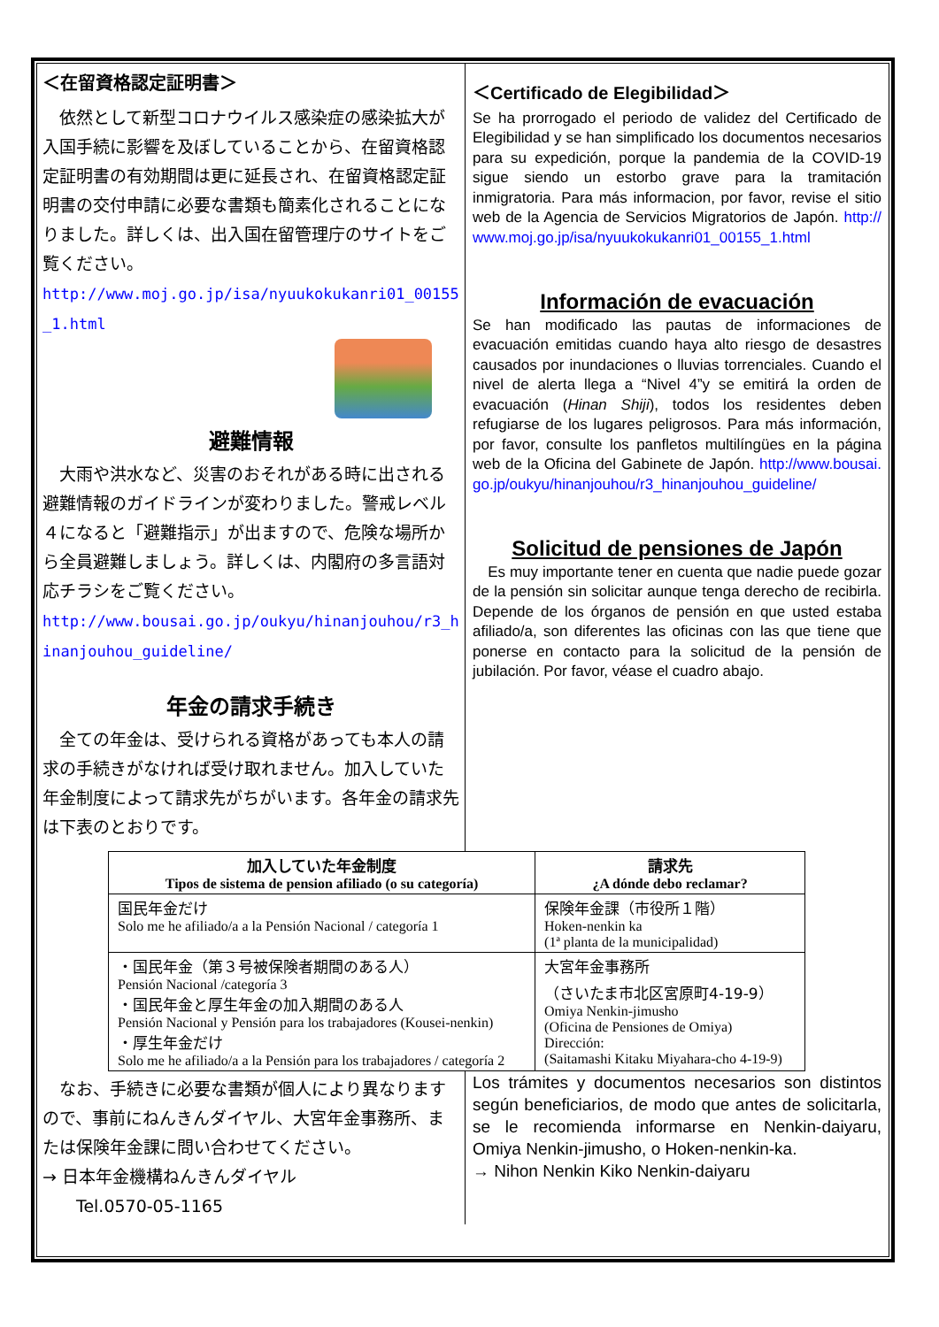＜在留資格認定証明書＞
　依然として新型コロナウイルス感染症の感染拡大が入国手続に影響を及ぼしていることから、在留資格認定証明書の有効期間は更に延長され、在留資格認定証明書の交付申請に必要な書類も簡素化されることになりました。詳しくは、出入国在留管理庁のサイトをご覧ください。
http://www.moj.go.jp/isa/nyuukokukanri01_00155_1.html
避難情報
　大雨や洪水など、災害のおそれがある時に出される避難情報のガイドラインが変わりました。警戒レベル４になると「避難指示」が出ますので、危険な場所から全員避難しましょう。詳しくは、内閣府の多言語対応チラシをご覧ください。
http://www.bousai.go.jp/oukyu/hinanjouhou/r3_hinanjouhou_guideline/
年金の請求手続き
　全ての年金は、受けられる資格があっても本人の請求の手続きがなければ受け取れません。加入していた年金制度によって請求先がちがいます。各年金の請求先は下表のとおりです。
＜Certificado de Elegibilidad＞
Se ha prorrogado el periodo de validez del Certificado de Elegibilidad y se han simplificado los documentos necesarios para su expedición, porque la pandemia de la COVID-19 sigue siendo un estorbo grave para la tramitación inmigratoria. Para más informacion, por favor, revise el sitio web de la Agencia de Servicios Migratorios de Japón. http://www.moj.go.jp/isa/nyuukokukanri01_00155_1.html
Información de evacuación
Se han modificado las pautas de informaciones de evacuación emitidas cuando haya alto riesgo de desastres causados por inundaciones o lluvias torrenciales. Cuando el nivel de alerta llega a “Nivel 4”y se emitirá la orden de evacuación (Hinan Shiji), todos los residentes deben refugiarse de los lugares peligrosos. Para más información, por favor, consulte los panfletos multilíngües en la página web de la Oficina del Gabinete de Japón. http://www.bousai.go.jp/oukyu/hinanjouhou/r3_hinanjouhou_guideline/
Solicitud de pensiones de Japón
　Es muy importante tener en cuenta que nadie puede gozar de la pensión sin solicitar aunque tenga derecho de recibirla. Depende de los órganos de pensión en que usted estaba afiliado/a, son diferentes las oficinas con las que tiene que ponerse en contacto para la solicitud de la pensión de jubilación. Por favor, véase el cuadro abajo.
| 加入していた年金制度 Tipos de sistema de pension afiliado (o su categoría) | 請求先 ¿A dónde debo reclamar? |
| --- | --- |
| 国民年金だけ Solo me he afiliado/a a la Pensión Nacional / categoría 1 | 保険年金課（市役所１階） Hoken-nenkin ka (1ª planta de la municipalidad) |
| ・国民年金（第３号被保険者期間のある人） Pensión Nacional /categoría 3 ・国民年金と厚生年金の加入期間のある人 Pensión Nacional y Pensión para los trabajadores (Kousei-nenkin) ・厚生年金だけ Solo me he afiliado/a a la Pensión para los trabajadores / categoría 2 | 大宮年金事務所 （さいたま市北区宮原町4-19-9） Omiya Nenkin-jimusho (Oficina de Pensiones de Omiya) Dirección: (Saitamashi Kitaku Miyahara-cho 4-19-9) |
　なお、手続きに必要な書類が個人により異なりますので、事前にねんきんダイヤル、大宮年金事務所、または保険年金課に問い合わせてください。
→ 日本年金機構ねんきんダイヤル
　　Tel.0570-05-1165
Los trámites y documentos necesarios son distintos según beneficiarios, de modo que antes de solicitarla, se le recomienda informarse en Nenkin-daiyaru, Omiya Nenkin-jimusho, o Hoken-nenkin-ka.
→ Nihon Nenkin Kiko Nenkin-daiyaru